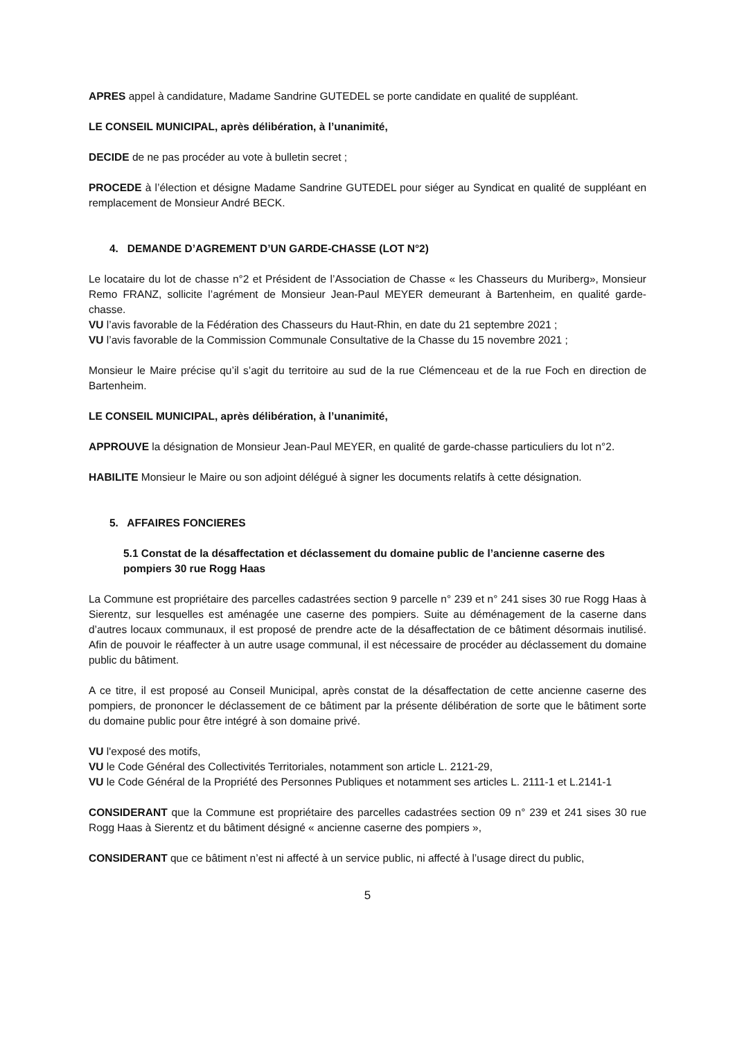APRES appel à candidature, Madame Sandrine GUTEDEL se porte candidate en qualité de suppléant.
LE CONSEIL MUNICIPAL, après délibération, à l’unanimité,
DECIDE de ne pas procéder au vote à bulletin secret ;
PROCEDE à l’élection et désigne Madame Sandrine GUTEDEL pour siéger au Syndicat en qualité de suppléant en remplacement de Monsieur André BECK.
4. DEMANDE D’AGREMENT D’UN GARDE-CHASSE (LOT N°2)
Le locataire du lot de chasse n°2 et Président de l’Association de Chasse « les Chasseurs du Muriberg», Monsieur Remo FRANZ, sollicite l’agrément de Monsieur Jean-Paul MEYER demeurant à Bartenheim, en qualité garde-chasse.
VU l’avis favorable de la Fédération des Chasseurs du Haut-Rhin, en date du 21 septembre 2021 ;
VU l’avis favorable de la Commission Communale Consultative de la Chasse du 15 novembre 2021 ;
Monsieur le Maire précise qu’il s’agit du territoire au sud de la rue Clémenceau et de la rue Foch en direction de Bartenheim.
LE CONSEIL MUNICIPAL, après délibération, à l’unanimité,
APPROUVE la désignation de Monsieur Jean-Paul MEYER, en qualité de garde-chasse particuliers du lot n°2.
HABILITE Monsieur le Maire ou son adjoint délégué à signer les documents relatifs à cette désignation.
5. AFFAIRES FONCIERES
5.1 Constat de la désaffectation et déclassement du domaine public de l’ancienne caserne des pompiers 30 rue Rogg Haas
La Commune est propriétaire des parcelles cadastrées section 9 parcelle n° 239 et n° 241 sises 30 rue Rogg Haas à Sierentz, sur lesquelles est aménagée une caserne des pompiers. Suite au déménagement de la caserne dans d’autres locaux communaux, il est proposé de prendre acte de la désaffectation de ce bâtiment désormais inutilisé. Afin de pouvoir le réaffecter à un autre usage communal, il est nécessaire de procéder au déclassement du domaine public du bâtiment.
A ce titre, il est proposé au Conseil Municipal, après constat de la désaffectation de cette ancienne caserne des pompiers, de prononcer le déclassement de ce bâtiment par la présente délibération de sorte que le bâtiment sorte du domaine public pour être intégré à son domaine privé.
VU l'exposé des motifs,
VU le Code Général des Collectivités Territoriales, notamment son article L. 2121-29,
VU le Code Général de la Propriété des Personnes Publiques et notamment ses articles L. 2111-1 et L.2141-1
CONSIDERANT que la Commune est propriétaire des parcelles cadastrées section 09 n° 239 et 241 sises 30 rue Rogg Haas à Sierentz et du bâtiment désigné « ancienne caserne des pompiers »,
CONSIDERANT que ce bâtiment n’est ni affecté à un service public, ni affecté à l’usage direct du public,
5